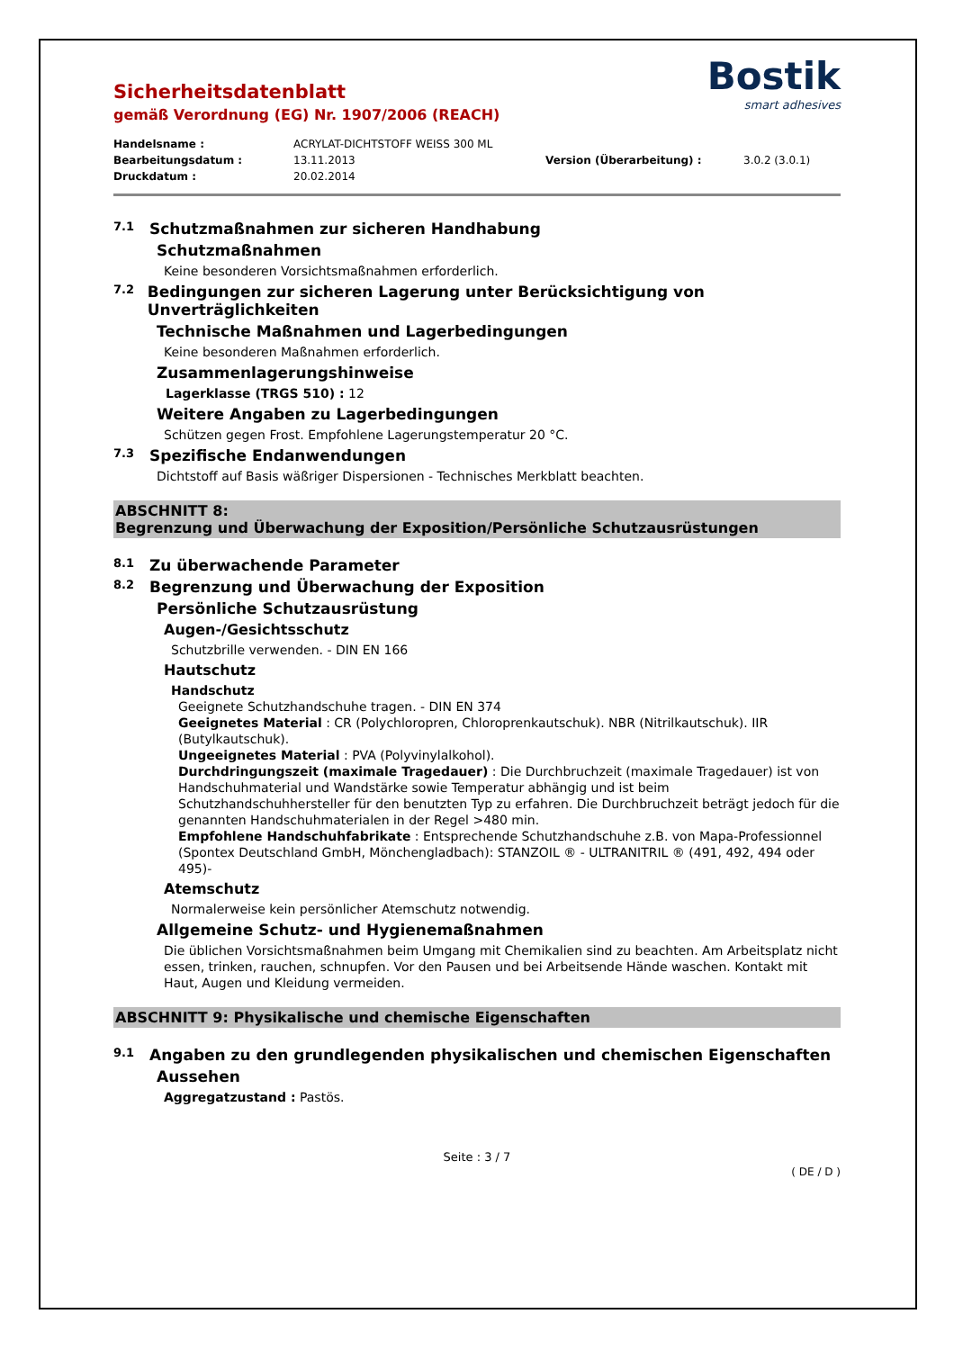Sicherheitsdatenblatt
gemäß Verordnung (EG) Nr. 1907/2006 (REACH)
Bostik
smart adhesives
Handelsname : ACRYLAT-DICHTSTOFF WEISS 300 ML
Bearbeitungsdatum : 13.11.2013 Version (Überarbeitung) : 3.0.2 (3.0.1)
Druckdatum : 20.02.2014
7.1 Schutzmaßnahmen zur sicheren Handhabung
Schutzmaßnahmen
Keine besonderen Vorsichtsmaßnahmen erforderlich.
7.2 Bedingungen zur sicheren Lagerung unter Berücksichtigung von Unverträglichkeiten
Technische Maßnahmen und Lagerbedingungen
Keine besonderen Maßnahmen erforderlich.
Zusammenlagerungshinweise
Lagerklasse (TRGS 510) : 12
Weitere Angaben zu Lagerbedingungen
Schützen gegen Frost. Empfohlene Lagerungstemperatur 20 °C.
7.3 Spezifische Endanwendungen
Dichtstoff auf Basis wäßriger Dispersionen - Technisches Merkblatt beachten.
ABSCHNITT 8:
Begrenzung und Überwachung der Exposition/Persönliche Schutzausrüstungen
8.1 Zu überwachende Parameter
8.2 Begrenzung und Überwachung der Exposition
Persönliche Schutzausrüstung
Augen-/Gesichtsschutz
Schutzbrille verwenden. - DIN EN 166
Hautschutz
Handschutz
Geeignete Schutzhandschuhe tragen. - DIN EN 374
Geeignetes Material : CR (Polychloropren, Chloroprenkautschuk). NBR (Nitrilkautschuk). IIR (Butylkautschuk).
Ungeeignetes Material : PVA (Polyvinylalkohol).
Durchdringungszeit (maximale Tragedauer) : Die Durchbruchzeit (maximale Tragedauer) ist von Handschuhmaterial und Wandstärke sowie Temperatur abhängig und ist beim Schutzhandschuhhersteller für den benutzten Typ zu erfahren. Die Durchbruchzeit beträgt jedoch für die genannten Handschuhmaterialen in der Regel >480 min.
Empfohlene Handschuhfabrikate : Entsprechende Schutzhandschuhe z.B. von Mapa-Professionnel (Spontex Deutschland GmbH, Mönchengladbach): STANZOIL ® - ULTRANITRIL ® (491, 492, 494 oder 495)-
Atemschutz
Normalerweise kein persönlicher Atemschutz notwendig.
Allgemeine Schutz- und Hygienemaßnahmen
Die üblichen Vorsichtsmaßnahmen beim Umgang mit Chemikalien sind zu beachten. Am Arbeitsplatz nicht essen, trinken, rauchen, schnupfen. Vor den Pausen und bei Arbeitsende Hände waschen. Kontakt mit Haut, Augen und Kleidung vermeiden.
ABSCHNITT 9: Physikalische und chemische Eigenschaften
9.1 Angaben zu den grundlegenden physikalischen und chemischen Eigenschaften
Aussehen
Aggregatzustand : Pastös.
Seite : 3 / 7
( DE / D )